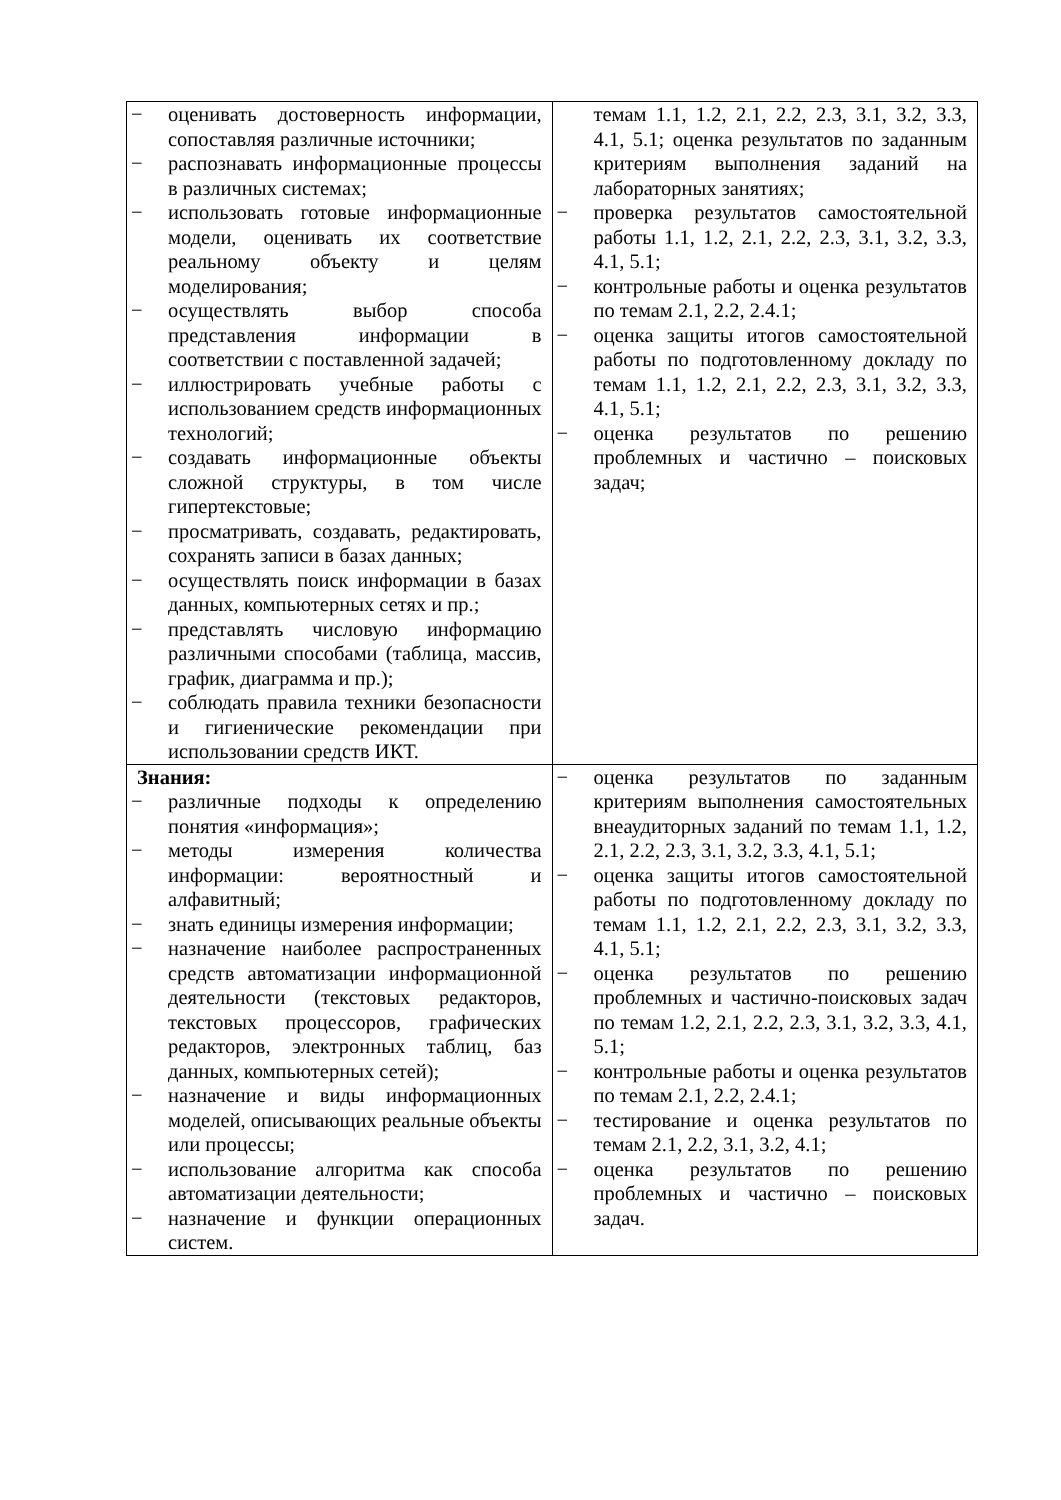| − оценивать достоверность информации, сопоставляя различные источники; − распознавать информационные процессы в различных системах; − использовать готовые информационные модели, оценивать их соответствие реальному объекту и целям моделирования; − осуществлять выбор способа представления информации в соответствии с поставленной задачей; − иллюстрировать учебные работы с использованием средств информационных технологий; − создавать информационные объекты сложной структуры, в том числе гипертекстовые; − просматривать, создавать, редактировать, сохранять записи в базах данных; − осуществлять поиск информации в базах данных, компьютерных сетях и пр.; − представлять числовую информацию различными способами (таблица, массив, график, диаграмма и пр.); − соблюдать правила техники безопасности и гигиенические рекомендации при использовании средств ИКТ. | темам 1.1, 1.2, 2.1, 2.2, 2.3, 3.1, 3.2, 3.3, 4.1, 5.1; оценка результатов по заданным критериям выполнения заданий на лабораторных занятиях; − проверка результатов самостоятельной работы 1.1, 1.2, 2.1, 2.2, 2.3, 3.1, 3.2, 3.3, 4.1, 5.1; − контрольные работы и оценка результатов по темам 2.1, 2.2, 2.4.1; − оценка защиты итогов самостоятельной работы по подготовленному докладу по темам 1.1, 1.2, 2.1, 2.2, 2.3, 3.1, 3.2, 3.3, 4.1, 5.1; − оценка результатов по решению проблемных и частично – поисковых задач; |
| Знания: − различные подходы к определению понятия «информация»; − методы измерения количества информации: вероятностный и алфавитный; − знать единицы измерения информации; − назначение наиболее распространенных средств автоматизации информационной деятельности (текстовых редакторов, текстовых процессоров, графических редакторов, электронных таблиц, баз данных, компьютерных сетей); − назначение и виды информационных моделей, описывающих реальные объекты или процессы; − использование алгоритма как способа автоматизации деятельности; − назначение и функции операционных систем. | − оценка результатов по заданным критериям выполнения самостоятельных внеаудиторных заданий по темам 1.1, 1.2, 2.1, 2.2, 2.3, 3.1, 3.2, 3.3, 4.1, 5.1; − оценка защиты итогов самостоятельной работы по подготовленному докладу по темам 1.1, 1.2, 2.1, 2.2, 2.3, 3.1, 3.2, 3.3, 4.1, 5.1; − оценка результатов по решению проблемных и частично-поисковых задач по темам 1.2, 2.1, 2.2, 2.3, 3.1, 3.2, 3.3, 4.1, 5.1; − контрольные работы и оценка результатов по темам 2.1, 2.2, 2.4.1; − тестирование и оценка результатов по темам 2.1, 2.2, 3.1, 3.2, 4.1; − оценка результатов по решению проблемных и частично – поисковых задач. |